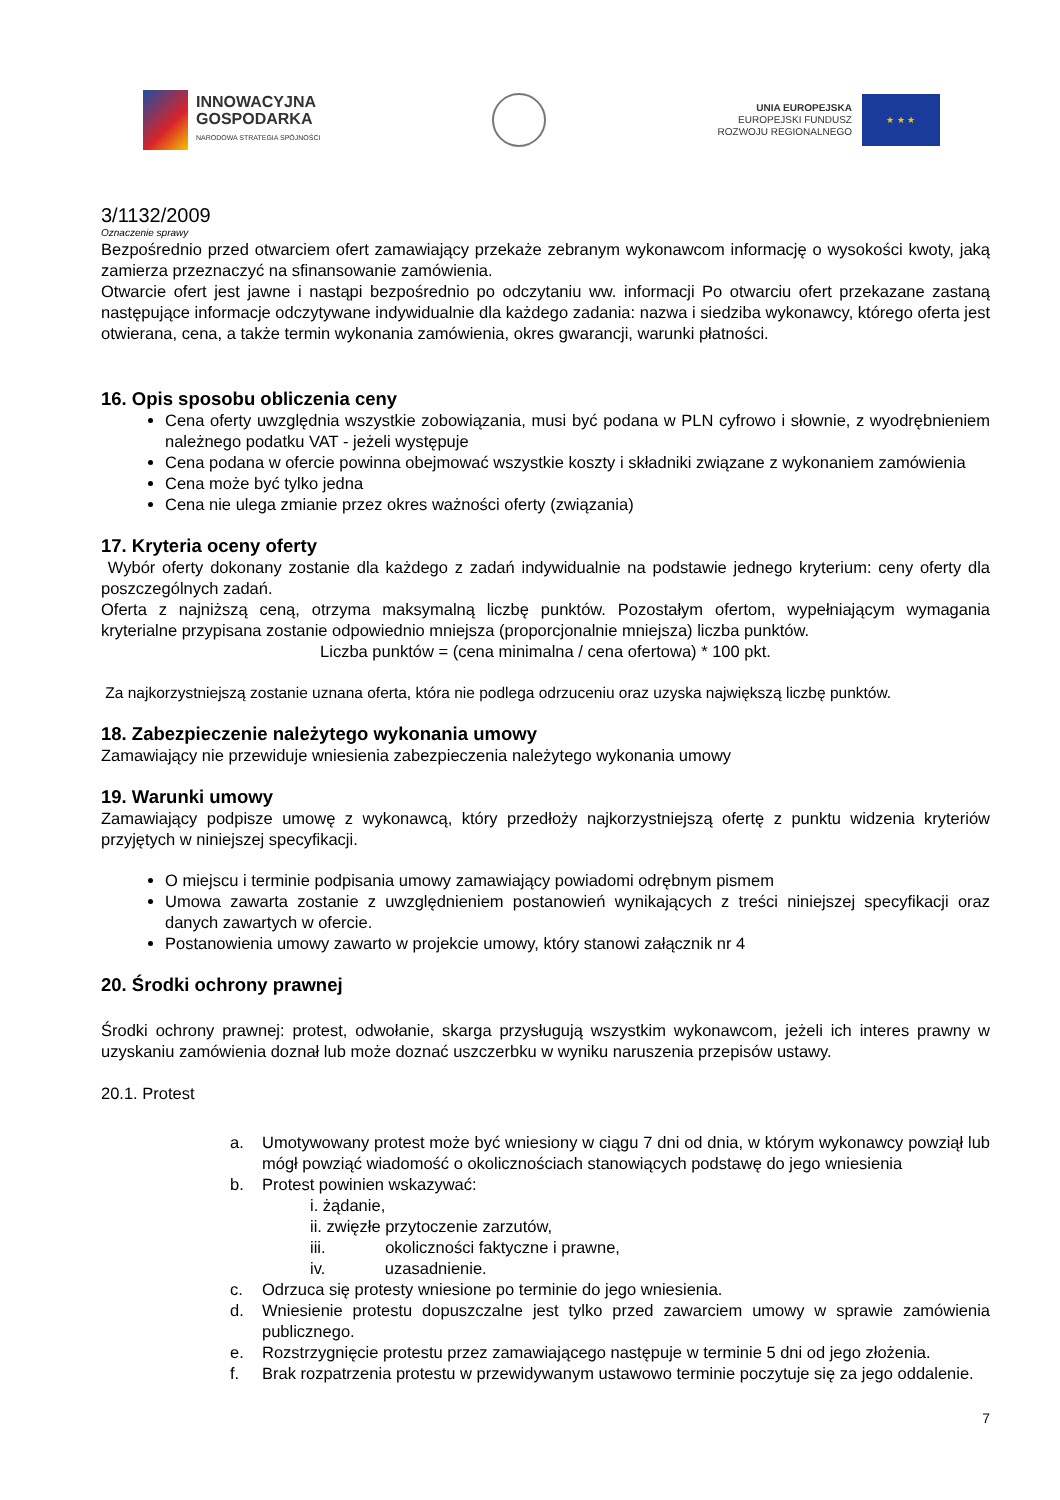INNOWACYJNA
GOSPODARKA
NARODOWA STRATEGIA SPÓJNOŚCI
UNIA EUROPEJSKA
EUROPEJSKI FUNDUSZ
ROZWOJU REGIONALNEGO
★ ★ ★
3/1132/2009
Oznaczenie sprawy
Bezpośrednio przed otwarciem ofert zamawiający przekaże zebranym wykonawcom informację o wysokości kwoty, jaką zamierza przeznaczyć na sfinansowanie zamówienia.
Otwarcie ofert jest jawne i nastąpi bezpośrednio po odczytaniu ww. informacji Po otwarciu ofert przekazane zastaną następujące informacje odczytywane indywidualnie dla każdego zadania: nazwa i siedziba wykonawcy, którego oferta jest otwierana, cena, a także termin wykonania zamówienia, okres gwarancji, warunki płatności.
16. Opis sposobu obliczenia ceny
Cena oferty uwzględnia wszystkie zobowiązania, musi być podana w PLN cyfrowo i słownie, z wyodrębnieniem należnego podatku VAT - jeżeli występuje
Cena podana w ofercie powinna obejmować wszystkie koszty i składniki związane z wykonaniem zamówienia
Cena może być tylko jedna
Cena nie ulega zmianie przez okres ważności oferty (związania)
17. Kryteria oceny oferty
Wybór oferty dokonany zostanie dla każdego z zadań indywidualnie na podstawie jednego kryterium: ceny oferty dla poszczególnych zadań.
Oferta z najniższą ceną, otrzyma maksymalną liczbę punktów. Pozostałym ofertom, wypełniającym wymagania kryterialne przypisana zostanie odpowiednio mniejsza (proporcjonalnie mniejsza) liczba punktów.
Liczba punktów = (cena minimalna / cena ofertowa) * 100 pkt.
Za najkorzystniejszą zostanie uznana oferta, która nie podlega odrzuceniu oraz uzyska największą liczbę punktów.
18. Zabezpieczenie należytego wykonania umowy
Zamawiający nie przewiduje wniesienia zabezpieczenia należytego wykonania umowy
19. Warunki umowy
Zamawiający podpisze umowę z wykonawcą, który przedłoży najkorzystniejszą ofertę z punktu widzenia kryteriów przyjętych w niniejszej specyfikacji.
O miejscu i terminie podpisania umowy zamawiający powiadomi odrębnym pismem
Umowa zawarta zostanie z uwzględnieniem postanowień wynikających z treści niniejszej specyfikacji oraz danych zawartych w ofercie.
Postanowienia umowy zawarto w projekcie umowy, który stanowi załącznik nr 4
20. Środki ochrony prawnej
Środki ochrony prawnej: protest, odwołanie, skarga przysługują wszystkim wykonawcom, jeżeli ich interes prawny w uzyskaniu zamówienia doznał lub może doznać uszczerbku w wyniku naruszenia przepisów ustawy.
20.1. Protest
a. Umotywowany protest może być wniesiony w ciągu 7 dni od dnia, w którym wykonawcy powziął lub mógł powziąć wiadomość o okolicznościach stanowiących podstawę do jego wniesienia
b. Protest powinien wskazywać:
i. żądanie,
ii. zwięzłe przytoczenie zarzutów,
iii. okoliczności faktyczne i prawne,
iv. uzasadnienie.
c. Odrzuca się protesty wniesione po terminie do jego wniesienia.
d. Wniesienie protestu dopuszczalne jest tylko przed zawarciem umowy w sprawie zamówienia publicznego.
e. Rozstrzygnięcie protestu przez zamawiającego następuje w terminie 5 dni od jego złożenia.
f. Brak rozpatrzenia protestu w przewidywanym ustawowo terminie poczytuje się za jego oddalenie.
7